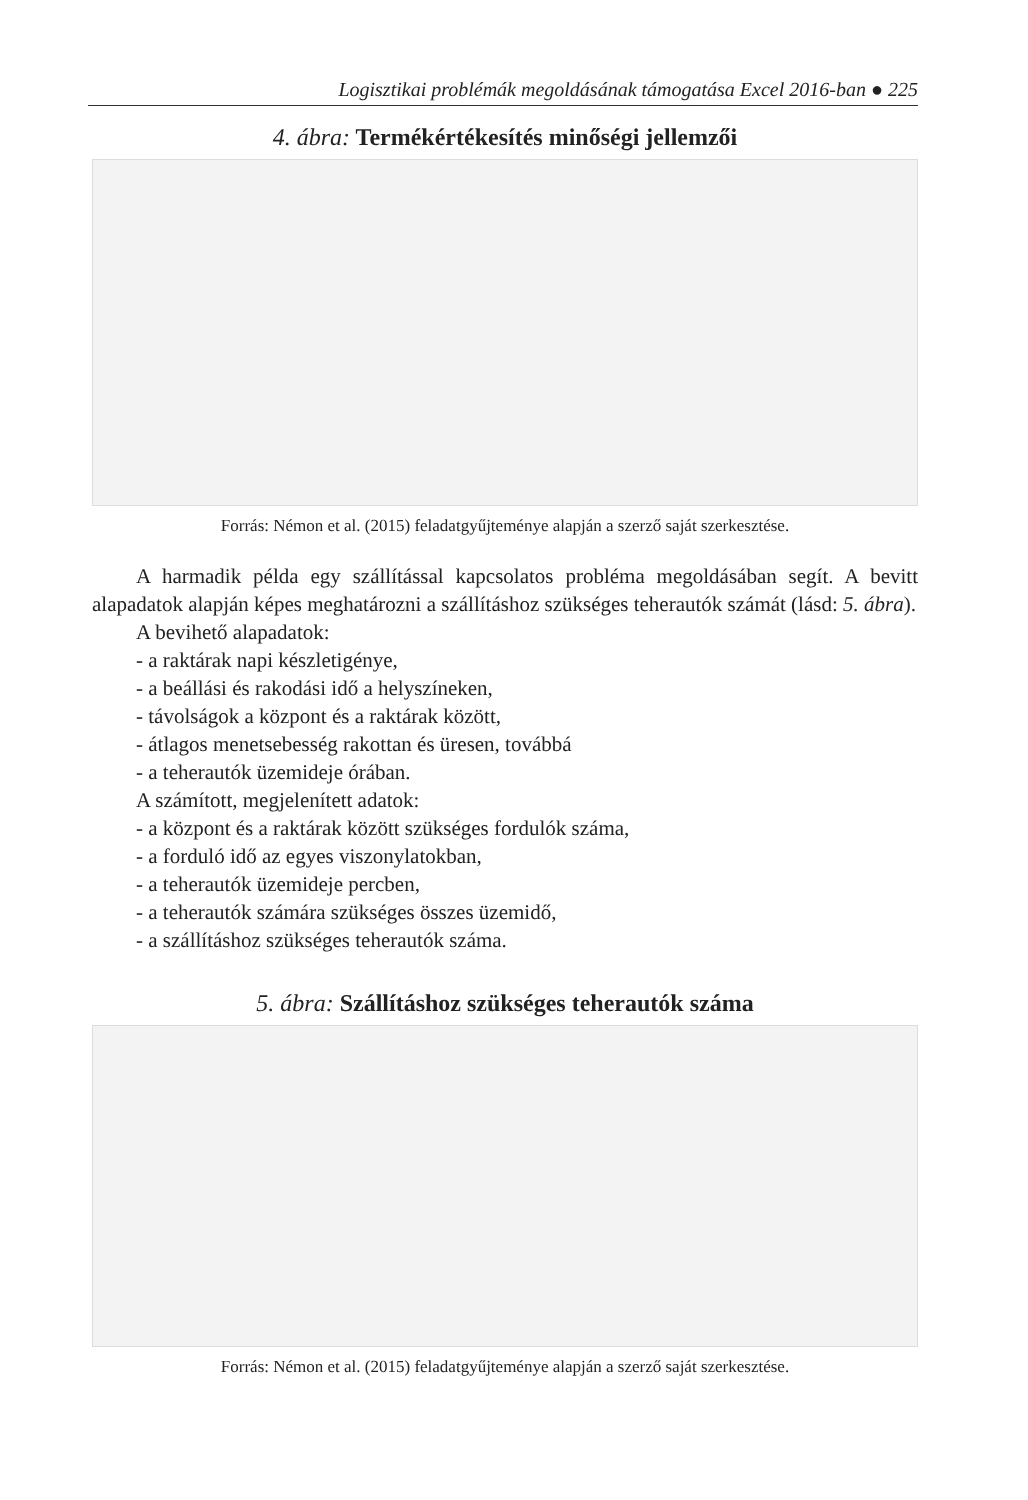Logisztikai problémák megoldásának támogatása Excel 2016-ban ● 225
4. ábra: Termékértékesítés minőségi jellemzői
Forrás: Némon et al. (2015) feladatgyűjteménye alapján a szerző saját szerkesztése.
A harmadik példa egy szállítással kapcsolatos probléma megoldásában segít. A bevitt alapadatok alapján képes meghatározni a szállításhoz szükséges teherautók számát (lásd: 5. ábra).
A bevihető alapadatok:
- a raktárak napi készletigénye,
- a beállási és rakodási idő a helyszíneken,
- távolságok a központ és a raktárak között,
- átlagos menetsebesség rakottan és üresen, továbbá
- a teherautók üzemideje órában.
A számított, megjelenített adatok:
- a központ és a raktárak között szükséges fordulók száma,
- a forduló idő az egyes viszonylatokban,
- a teherautók üzemideje percben,
- a teherautók számára szükséges összes üzemidő,
- a szállításhoz szükséges teherautók száma.
5. ábra: Szállításhoz szükséges teherautók száma
Forrás: Némon et al. (2015) feladatgyűjteménye alapján a szerző saját szerkesztése.